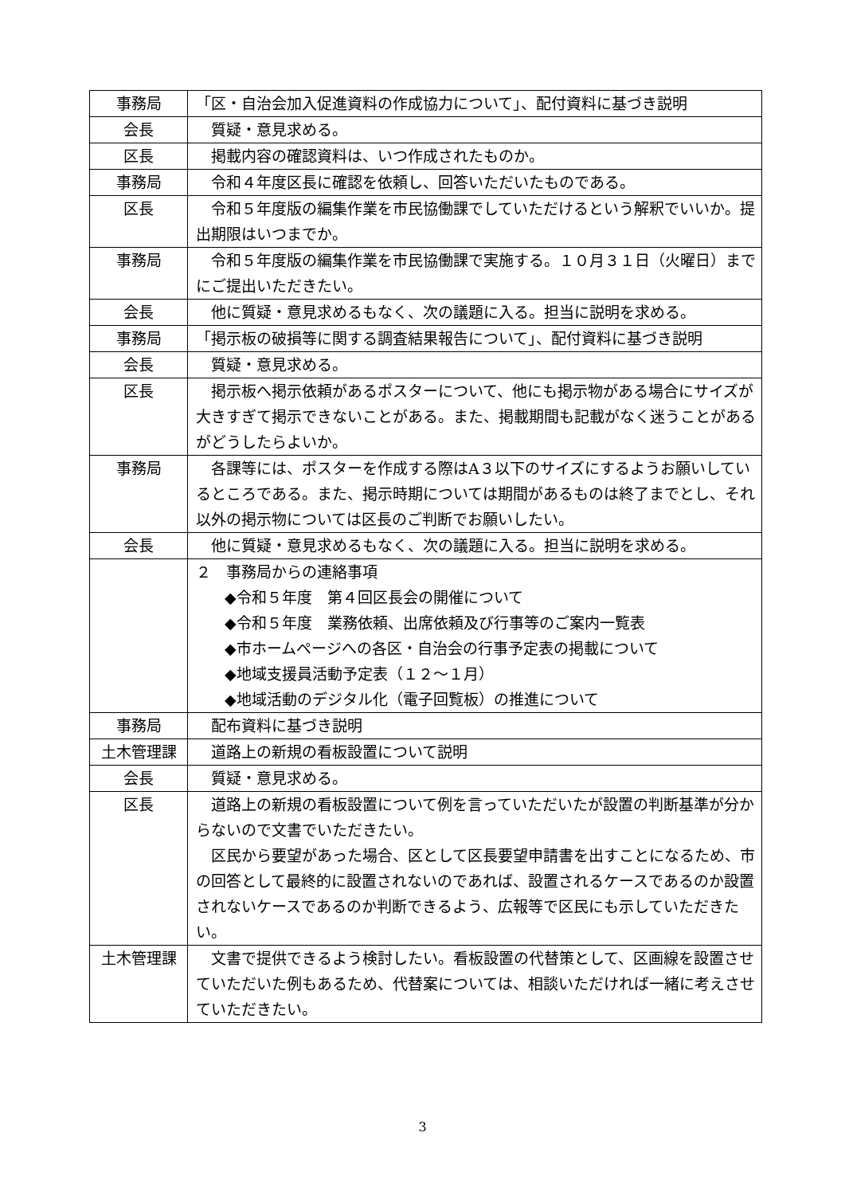| 事務局 | 「区・自治会加入促進資料の作成協力について」、配付資料に基づき説明 |
| 会長 | 質疑・意見求める。 |
| 区長 | 掲載内容の確認資料は、いつ作成されたものか。 |
| 事務局 | 令和４年度区長に確認を依頼し、回答いただいたものである。 |
| 区長 | 令和５年度版の編集作業を市民協働課でしていただけるという解釈でいいか。提出期限はいつまでか。 |
| 事務局 | 令和５年度版の編集作業を市民協働課で実施する。１０月３１日（火曜日）までにご提出いただきたい。 |
| 会長 | 他に質疑・意見求めるもなく、次の議題に入る。担当に説明を求める。 |
| 事務局 | 「掲示板の破損等に関する調査結果報告について」、配付資料に基づき説明 |
| 会長 | 質疑・意見求める。 |
| 区長 | 掲示板へ掲示依頼があるポスターについて、他にも掲示物がある場合にサイズが大きすぎて掲示できないことがある。また、掲載期間も記載がなく迷うことがあるがどうしたらよいか。 |
| 事務局 | 各課等には、ポスターを作成する際はA３以下のサイズにするようお願いしているところである。また、掲示時期については期間があるものは終了までとし、それ以外の掲示物については区長のご判断でお願いしたい。 |
| 会長 | 他に質疑・意見求めるもなく、次の議題に入る。担当に説明を求める。 |
| | ２ 事務局からの連絡事項 ◆令和５年度 第４回区長会の開催について ◆令和５年度 業務依頼、出席依頼及び行事等のご案内一覧表 ◆市ホームページへの各区・自治会の行事予定表の掲載について ◆地域支援員活動予定表（１２～１月） ◆地域活動のデジタル化（電子回覧板）の推進について |
| 事務局 | 配布資料に基づき説明 |
| 土木管理課 | 道路上の新規の看板設置について説明 |
| 会長 | 質疑・意見求める。 |
| 区長 | 道路上の新規の看板設置について例を言っていただいたが設置の判断基準が分からないので文書でいただきたい。 区民から要望があった場合、区として区長要望申請書を出すことになるため、市の回答として最終的に設置されないのであれば、設置されるケースであるのか設置されないケースであるのか判断できるよう、広報等で区民にも示していただきたい。 |
| 土木管理課 | 文書で提供できるよう検討したい。看板設置の代替策として、区画線を設置させていただいた例もあるため、代替案については、相談いただければ一緒に考えさせていただきたい。 |
3